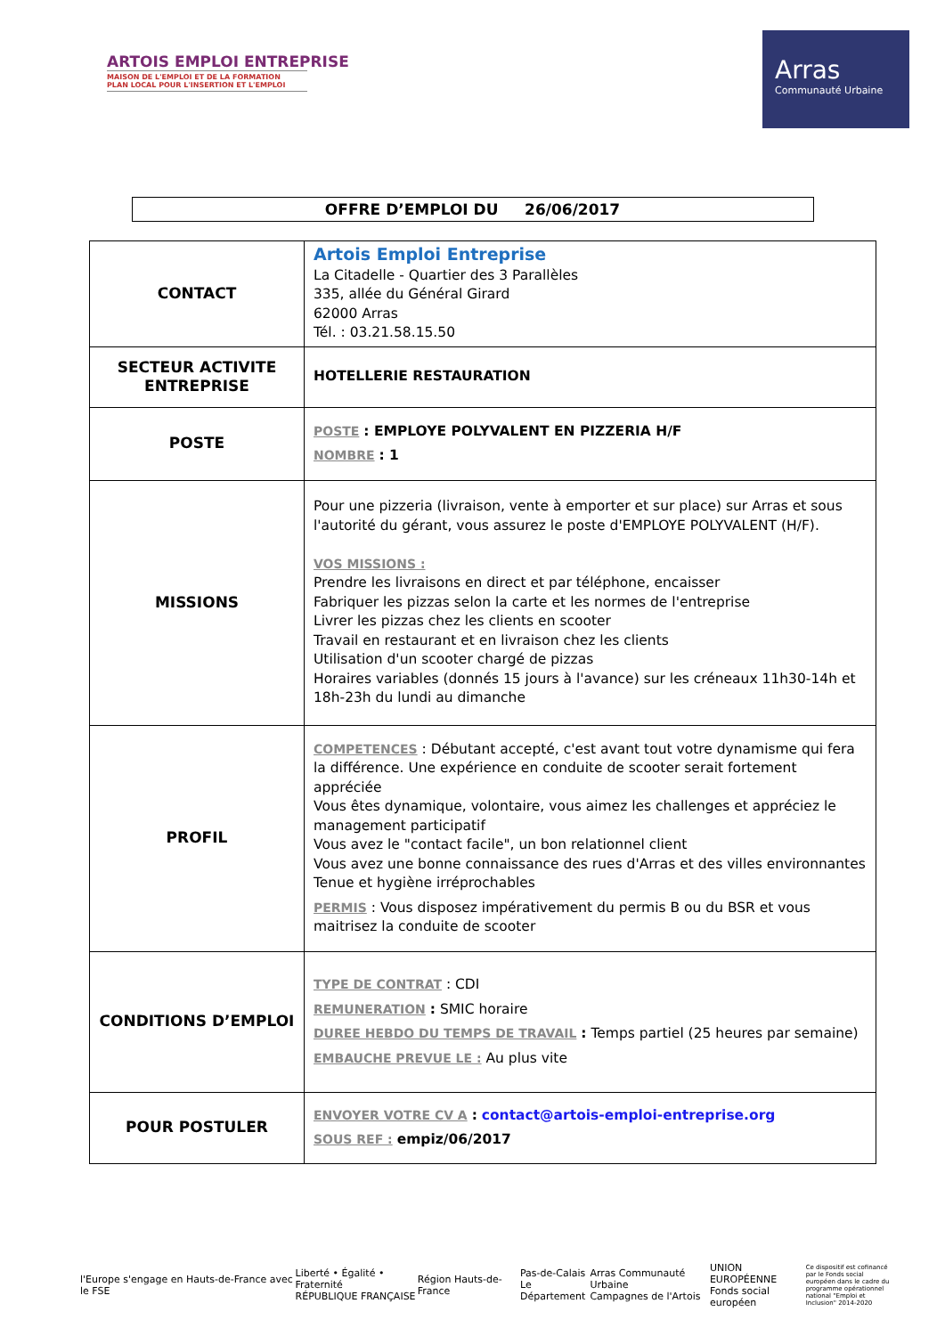ARTOIS EMPLOI ENTREPRISE
MAISON DE L'EMPLOI ET DE LA FORMATION
PLAN LOCAL POUR L'INSERTION ET L'EMPLOI
Arras
Communauté Urbaine
OFFRE D’EMPLOI DU 26/06/2017
| CONTACT | Artois Emploi Entreprise La Citadelle - Quartier des 3 Parallèles 335, allée du Général Girard 62000 Arras Tél. : 03.21.58.15.50 |
| SECTEUR ACTIVITE ENTREPRISE | HOTELLERIE RESTAURATION |
| POSTE | POSTE : EMPLOYE POLYVALENT EN PIZZERIA H/F NOMBRE : 1 |
| MISSIONS | Pour une pizzeria (livraison, vente à emporter et sur place) sur Arras et sous l'autorité du gérant, vous assurez le poste d'EMPLOYE POLYVALENT (H/F). VOS MISSIONS : Prendre les livraisons en direct et par téléphone, encaisser Fabriquer les pizzas selon la carte et les normes de l'entreprise Livrer les pizzas chez les clients en scooter Travail en restaurant et en livraison chez les clients Utilisation d'un scooter chargé de pizzas Horaires variables (donnés 15 jours à l'avance) sur les créneaux 11h30-14h et 18h-23h du lundi au dimanche |
| PROFIL | COMPETENCES : Débutant accepté, c'est avant tout votre dynamisme qui fera la différence. Une expérience en conduite de scooter serait fortement appréciée Vous êtes dynamique, volontaire, vous aimez les challenges et appréciez le management participatif Vous avez le "contact facile", un bon relationnel client Vous avez une bonne connaissance des rues d'Arras et des villes environnantes Tenue et hygiène irréprochables PERMIS : Vous disposez impérativement du permis B ou du BSR et vous maitrisez la conduite de scooter |
| CONDITIONS D’EMPLOI | TYPE DE CONTRAT : CDI REMUNERATION : SMIC horaire DUREE HEBDO DU TEMPS DE TRAVAIL : Temps partiel (25 heures par semaine) EMBAUCHE PREVUE LE : Au plus vite |
| POUR POSTULER | ENVOYER VOTRE CV A : contact@artois-emploi-entreprise.org SOUS REF : empiz/06/2017 |
l'Europe s'engage en Hauts-de-France avec le FSE
Liberté • Égalité • Fraternité
RÉPUBLIQUE FRANÇAISE
Région Hauts-de-France
Pas-de-Calais
Le Département
Arras Communauté Urbaine
Campagnes de l'Artois
UNION EUROPÉENNE
Fonds social européen
Ce dispositif est cofinancé par le Fonds social européen dans le cadre du programme opérationnel national "Emploi et Inclusion" 2014-2020